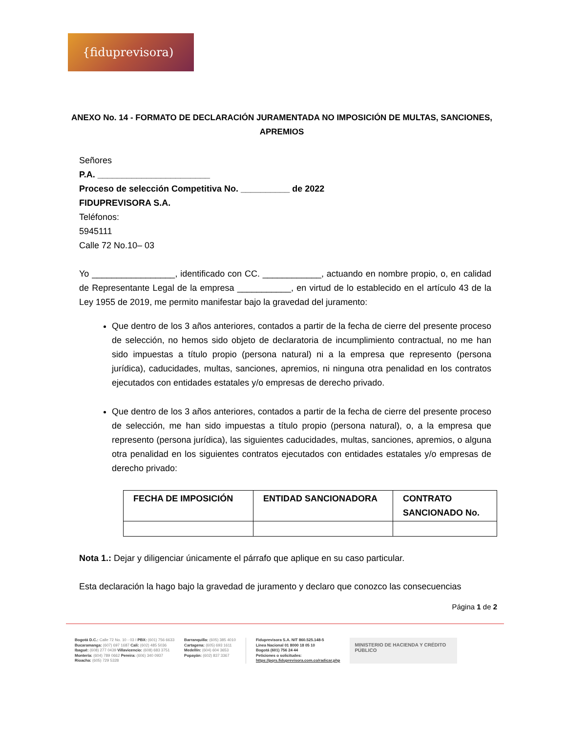{fiduprevisora)
ANEXO No. 14 - FORMATO DE DECLARACIÓN JURAMENTADA NO IMPOSICIÓN DE MULTAS, SANCIONES, APREMIOS
Señores
P.A. _______________________
Proceso de selección Competitiva No. __________ de 2022
FIDUPREVISORA S.A.
Teléfonos:
5945111
Calle 72 No.10– 03
Yo _________________, identificado con CC. ____________, actuando en nombre propio, o, en calidad de Representante Legal de la empresa ___________, en virtud de lo establecido en el artículo 43 de la Ley 1955 de 2019, me permito manifestar bajo la gravedad del juramento:
Que dentro de los 3 años anteriores, contados a partir de la fecha de cierre del presente proceso de selección, no hemos sido objeto de declaratoria de incumplimiento contractual, no me han sido impuestas a título propio (persona natural) ni a la empresa que represento (persona jurídica), caducidades, multas, sanciones, apremios, ni ninguna otra penalidad en los contratos ejecutados con entidades estatales y/o empresas de derecho privado.
Que dentro de los 3 años anteriores, contados a partir de la fecha de cierre del presente proceso de selección, me han sido impuestas a título propio (persona natural), o, a la empresa que represento (persona jurídica), las siguientes caducidades, multas, sanciones, apremios, o alguna otra penalidad en los siguientes contratos ejecutados con entidades estatales y/o empresas de derecho privado:
| FECHA DE IMPOSICIÓN | ENTIDAD SANCIONADORA | CONTRATO SANCIONADO No. |
| --- | --- | --- |
Nota 1.: Dejar y diligenciar únicamente el párrafo que aplique en su caso particular.
Esta declaración la hago bajo la gravedad de juramento y declaro que conozco las consecuencias
Página 1 de 2
Bogotá D.C.: Calle 72 No. 10 - 03 I PBX: (601) 756 6633
Bucaramanga: (607) 697 1687 Cali: (602) 485 5036
Ibagué: (608) 277 0439 Villavicencio: (608) 683 3751
Montería: (604) 789 0662 Pereira: (606) 340 0937
Rioacha: (605) 729 5328
Barranquilla: (605) 385 4010
Cartagena: (605) 693 1611
Medellín: (604) 604 3653
Popayán: (602) 837 3367
Fiduprevisora S.A. NIT 860.525.148-5
Línea Nacional 01 8000 18 05 10
Bogotá (601) 756 24 44
Peticiones o solicitudes:
https://pqrs.fiduprevisora.com.co/radicar.php
MINISTERIO DE HACIENDA Y CRÉDITO PÚBLICO